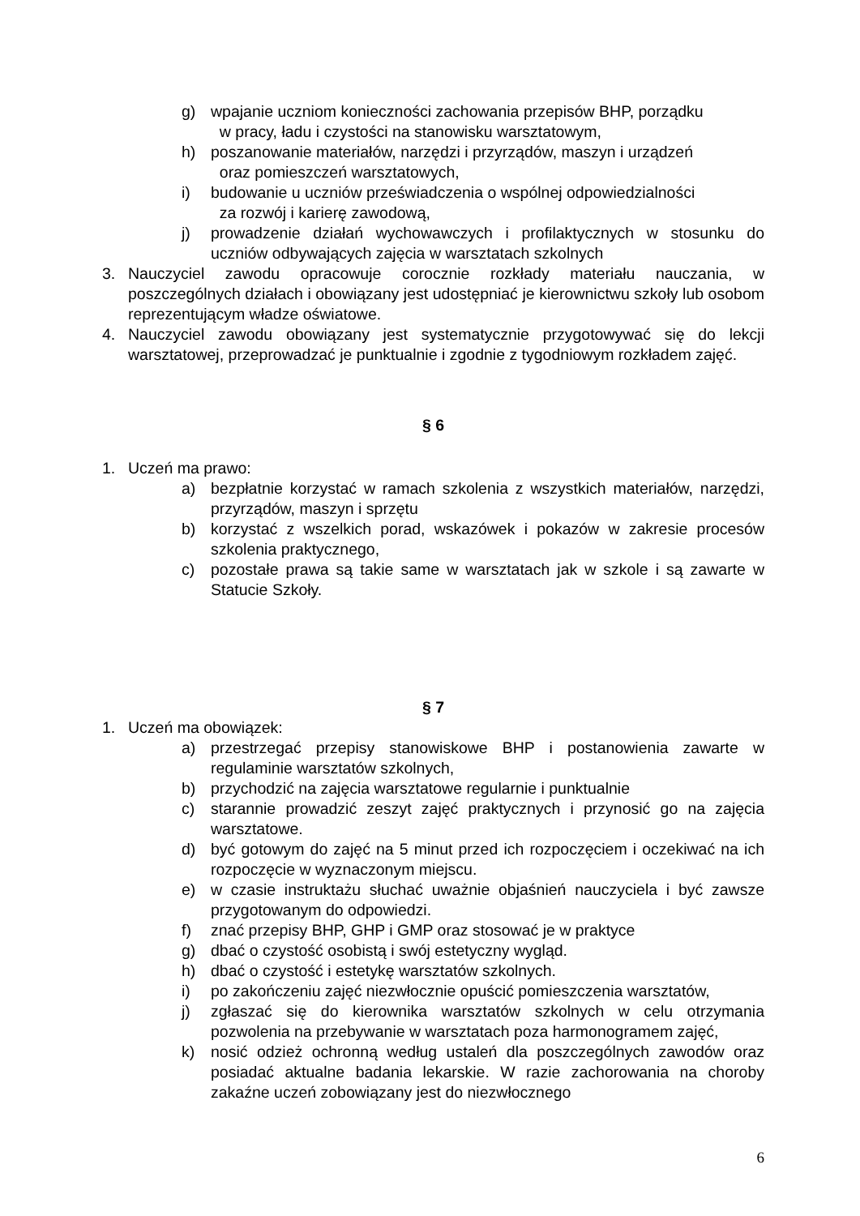g) wpajanie uczniom konieczności zachowania przepisów BHP, porządku
w pracy, ładu i czystości na stanowisku warsztatowym,
h) poszanowanie materiałów, narzędzi i przyrządów, maszyn i urządzeń
oraz pomieszczeń warsztatowych,
i) budowanie u uczniów przeświadczenia o wspólnej odpowiedzialności
za rozwój i karierę zawodową,
j) prowadzenie działań wychowawczych i profilaktycznych w stosunku do uczniów odbywających zajęcia w warsztatach szkolnych
3. Nauczyciel zawodu opracowuje corocznie rozkłady materiału nauczania, w poszczególnych działach i obowiązany jest udostępniać je kierownictwu szkoły lub osobom reprezentującym władze oświatowe.
4. Nauczyciel zawodu obowiązany jest systematycznie przygotowywać się do lekcji warsztatowej, przeprowadzać je punktualnie i zgodnie z tygodniowym rozkładem zajęć.
§ 6
1. Uczeń ma prawo:
a) bezpłatnie korzystać w ramach szkolenia z wszystkich materiałów, narzędzi, przyrządów, maszyn i sprzętu
b) korzystać z wszelkich porad, wskazówek i pokazów w zakresie procesów szkolenia praktycznego,
c) pozostałe prawa są takie same w warsztatach jak w szkole i są zawarte w Statucie Szkoły.
§ 7
1. Uczeń ma obowiązek:
a) przestrzegać przepisy stanowiskowe BHP i postanowienia zawarte w regulaminie warsztatów szkolnych,
b) przychodzić na zajęcia warsztatowe regularnie i punktualnie
c) starannie prowadzić zeszyt zajęć praktycznych i przynosić go na zajęcia warsztatowe.
d) być gotowym do zajęć na 5 minut przed ich rozpoczęciem i oczekiwać na ich rozpoczęcie w wyznaczonym miejscu.
e) w czasie instruktażu słuchać uważnie objaśnień nauczyciela i być zawsze przygotowanym do odpowiedzi.
f) znać przepisy BHP, GHP i GMP oraz stosować je w praktyce
g) dbać o czystość osobistą i swój estetyczny wygląd.
h) dbać o czystość i estetykę warsztatów szkolnych.
i) po zakończeniu zajęć niezwłocznie opuścić pomieszczenia warsztatów,
j) zgłaszać się do kierownika warsztatów szkolnych w celu otrzymania pozwolenia na przebywanie w warsztatach poza harmonogramem zajęć,
k) nosić odzież ochronną według ustaleń dla poszczególnych zawodów oraz posiadać aktualne badania lekarskie. W razie zachorowania na choroby zakaźne uczeń zobowiązany jest do niezwłocznego
6